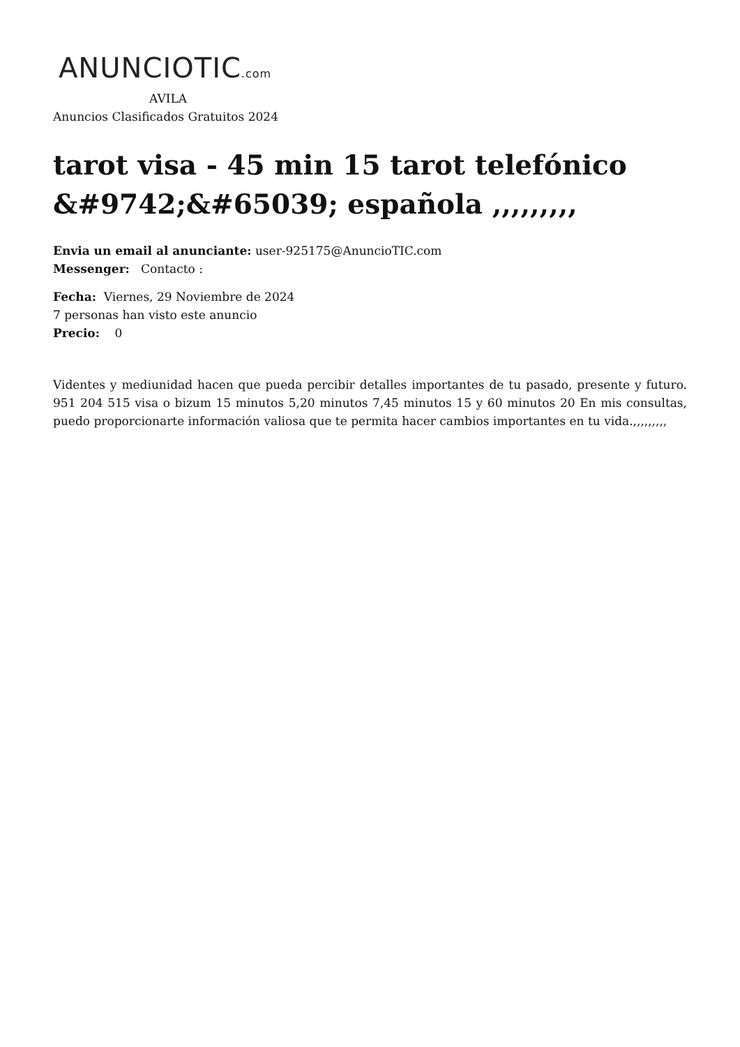ANUNCIOTIC.com
AVILA
Anuncios Clasificados Gratuitos 2024
tarot visa - 45 min 15 tarot telefónico &#9742;&#65039; española ,,,,,,,,,
Envia un email al anunciante: user-925175@AnuncioTIC.com
Messenger: Contacto :
Fecha: Viernes, 29 Noviembre de 2024
7 personas han visto este anuncio
Precio: 0
Videntes y mediunidad hacen que pueda percibir detalles importantes de tu pasado, presente y futuro. 951 204 515 visa o bizum 15 minutos 5,20 minutos 7,45 minutos 15 y 60 minutos 20 En mis consultas, puedo proporcionarte información valiosa que te permita hacer cambios importantes en tu vida.,,,,,,,,,